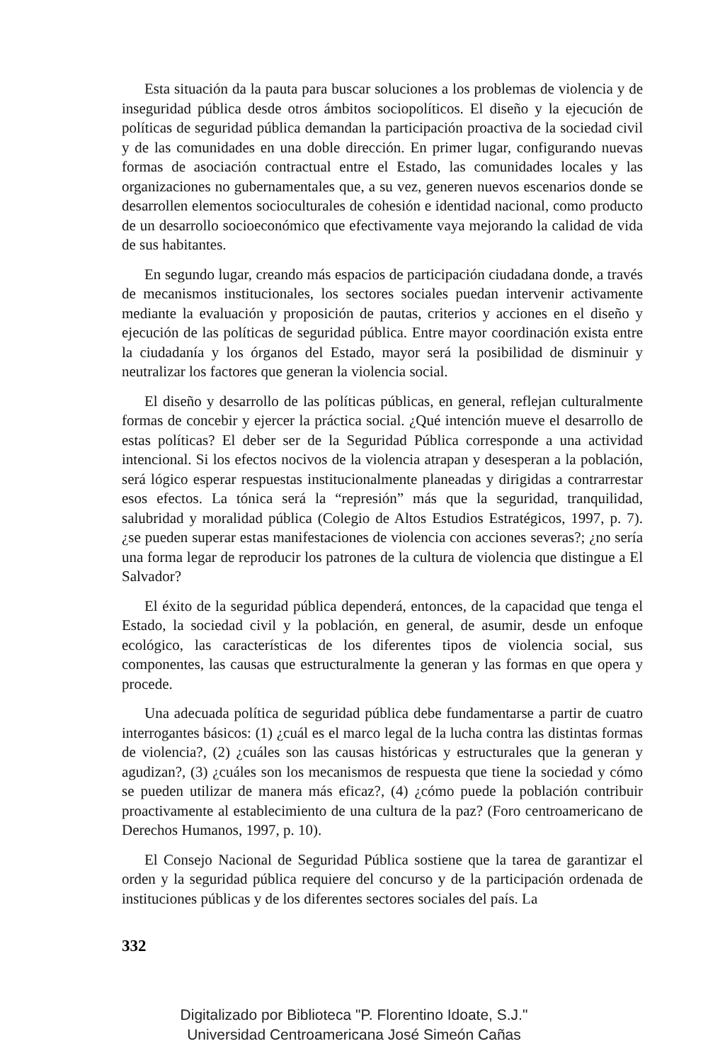Esta situación da la pauta para buscar soluciones a los problemas de violencia y de inseguridad pública desde otros ámbitos sociopolíticos. El diseño y la ejecución de políticas de seguridad pública demandan la participación proactiva de la sociedad civil y de las comunidades en una doble dirección. En primer lugar, configurando nuevas formas de asociación contractual entre el Estado, las comunidades locales y las organizaciones no gubernamentales que, a su vez, generen nuevos escenarios donde se desarrollen elementos socioculturales de cohesión e identidad nacional, como producto de un desarrollo socioeconómico que efectivamente vaya mejorando la calidad de vida de sus habitantes.
En segundo lugar, creando más espacios de participación ciudadana donde, a través de mecanismos institucionales, los sectores sociales puedan intervenir activamente mediante la evaluación y proposición de pautas, criterios y acciones en el diseño y ejecución de las políticas de seguridad pública. Entre mayor coordinación exista entre la ciudadanía y los órganos del Estado, mayor será la posibilidad de disminuir y neutralizar los factores que generan la violencia social.
El diseño y desarrollo de las políticas públicas, en general, reflejan culturalmente formas de concebir y ejercer la práctica social. ¿Qué intención mueve el desarrollo de estas políticas? El deber ser de la Seguridad Pública corresponde a una actividad intencional. Si los efectos nocivos de la violencia atrapan y desesperan a la población, será lógico esperar respuestas institucionalmente planeadas y dirigidas a contrarrestar esos efectos. La tónica será la “represión” más que la seguridad, tranquilidad, salubridad y moralidad pública (Colegio de Altos Estudios Estratégicos, 1997, p. 7). ¿se pueden superar estas manifestaciones de violencia con acciones severas?; ¿no sería una forma legar de reproducir los patrones de la cultura de violencia que distingue a El Salvador?
El éxito de la seguridad pública dependerá, entonces, de la capacidad que tenga el Estado, la sociedad civil y la población, en general, de asumir, desde un enfoque ecológico, las características de los diferentes tipos de violencia social, sus componentes, las causas que estructuralmente la generan y las formas en que opera y procede.
Una adecuada política de seguridad pública debe fundamentarse a partir de cuatro interrogantes básicos: (1) ¿cuál es el marco legal de la lucha contra las distintas formas de violencia?, (2) ¿cuáles son las causas históricas y estructurales que la generan y agudizan?, (3) ¿cuáles son los mecanismos de respuesta que tiene la sociedad y cómo se pueden utilizar de manera más eficaz?, (4) ¿cómo puede la población contribuir proactivamente al establecimiento de una cultura de la paz? (Foro centroamericano de Derechos Humanos, 1997, p. 10).
El Consejo Nacional de Seguridad Pública sostiene que la tarea de garantizar el orden y la seguridad pública requiere del concurso y de la participación ordenada de instituciones públicas y de los diferentes sectores sociales del país. La
332
Digitalizado por Biblioteca "P. Florentino Idoate, S.J."
Universidad Centroamericana José Simeón Cañas